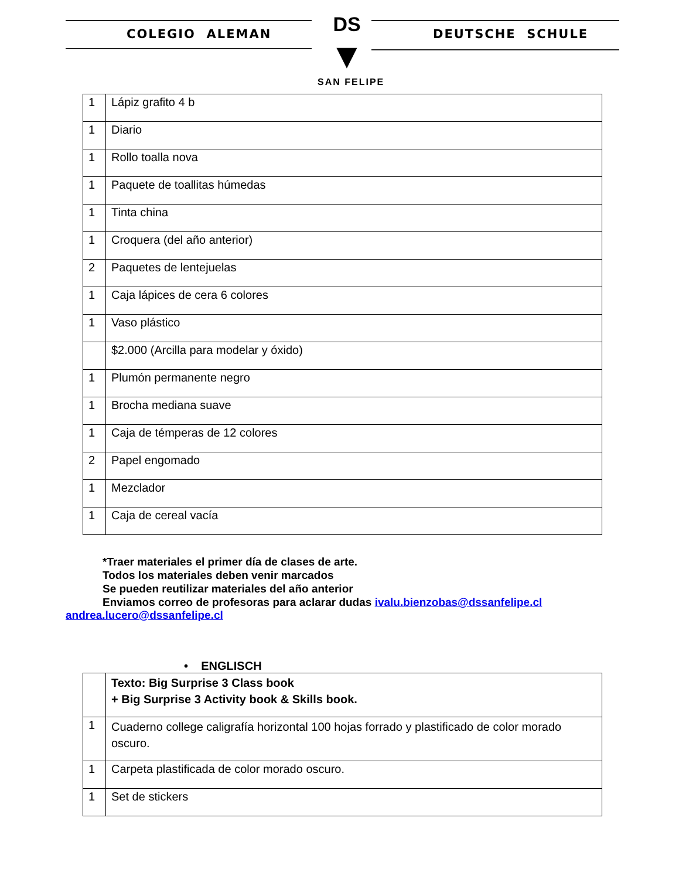COLEGIO ALEMAN DEUTSCHE SCHULE
DS
▼
SAN FELIPE
| 1 | Lápiz grafito 4 b |
| 1 | Diario |
| 1 | Rollo toalla nova |
| 1 | Paquete de toallitas húmedas |
| 1 | Tinta china |
| 1 | Croquera (del año anterior) |
| 2 | Paquetes de lentejuelas |
| 1 | Caja lápices de cera 6 colores |
| 1 | Vaso plástico |
| | $2.000 (Arcilla para modelar y óxido) |
| 1 | Plumón permanente negro |
| 1 | Brocha mediana suave |
| 1 | Caja de témperas de 12 colores |
| 2 | Papel engomado |
| 1 | Mezclador |
| 1 | Caja de cereal vacía |
*Traer materiales el primer día de clases de arte.
Todos los materiales deben venir marcados
Se pueden reutilizar materiales del año anterior
Enviamos correo de profesoras para aclarar dudas ivalu.bienzobas@dssanfelipe.cl
andrea.lucero@dssanfelipe.cl
• ENGLISCH
| | Texto: Big Surprise 3 Class book + Big Surprise 3 Activity book & Skills book. |
| 1 | Cuaderno college caligrafía horizontal 100 hojas forrado y plastificado de color morado oscuro. |
| 1 | Carpeta plastificada de color morado oscuro. |
| 1 | Set de stickers |